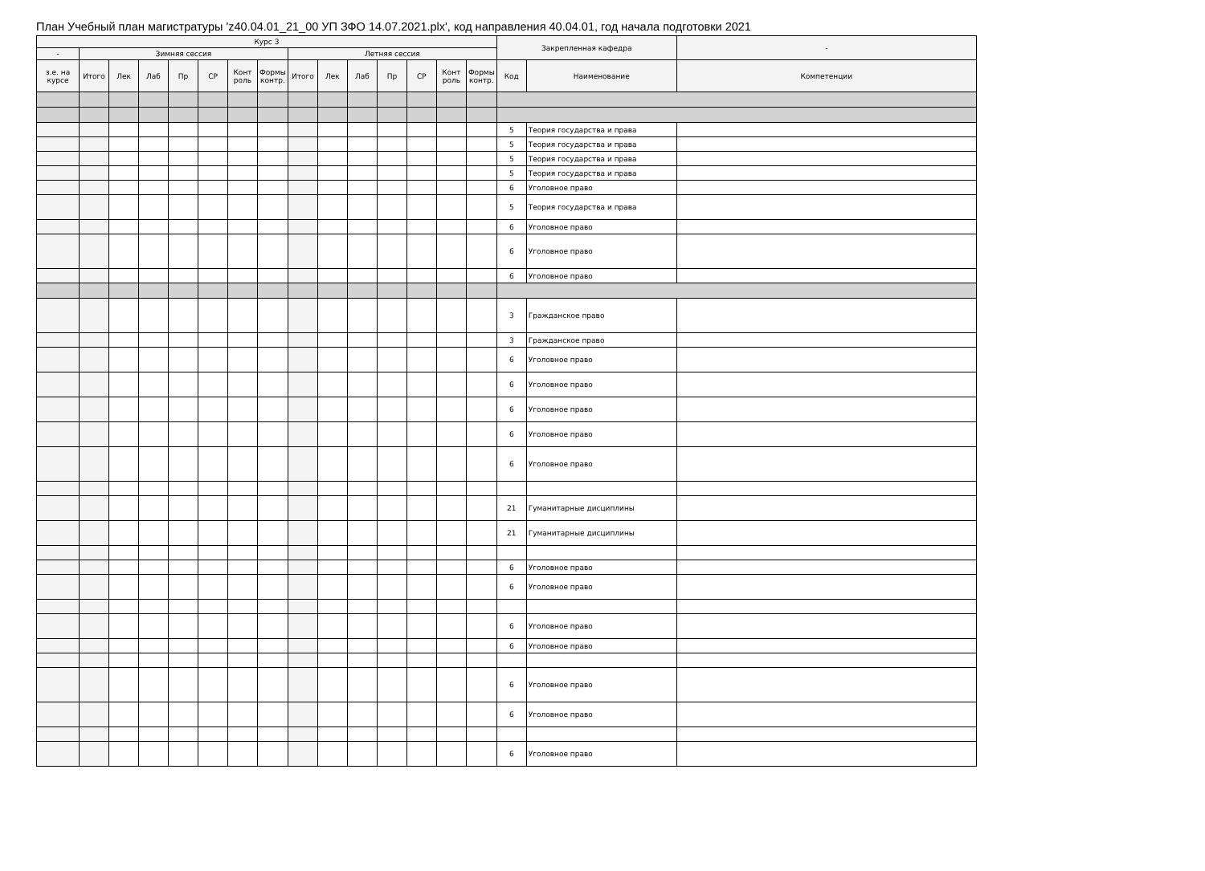План Учебный план магистратуры 'z40.04.01_21_00 УП ЗФО 14.07.2021.plx', код направления 40.04.01, год начала подготовки 2021
| Курс 3 | | | | | | | | | | | | | | | Закрепленная кафедра | | - |
| --- | --- | --- | --- | --- | --- | --- | --- | --- | --- | --- | --- | --- | --- | --- | --- | --- | --- |
| - | Зимняя сессия | | | | | | | Летняя сессия | | | | | | | | | |
| з.е. на курсе | Итого | Лек | Лаб | Пр | СР | Конт роль | Формы контр. | Итого | Лек | Лаб | Пр | СР | Конт роль | Формы контр. | Код | Наименование | Компетенции |
| | | | | | | | | | | | | | | | 5 | Теория государства и права | |
| | | | | | | | | | | | | | | | 5 | Теория государства и права | |
| | | | | | | | | | | | | | | | 5 | Теория государства и права | |
| | | | | | | | | | | | | | | | 5 | Теория государства и права | |
| | | | | | | | | | | | | | | | 6 | Уголовное право | |
| | | | | | | | | | | | | | | | 5 | Теория государства и права | |
| | | | | | | | | | | | | | | | 6 | Уголовное право | |
| | | | | | | | | | | | | | | | 6 | Уголовное право | |
| | | | | | | | | | | | | | | | 6 | Уголовное право | |
| | | | | | | | | | | | | | | | 3 | Гражданское право | |
| | | | | | | | | | | | | | | | 3 | Гражданское право | |
| | | | | | | | | | | | | | | | 6 | Уголовное право | |
| | | | | | | | | | | | | | | | 6 | Уголовное право | |
| | | | | | | | | | | | | | | | 6 | Уголовное право | |
| | | | | | | | | | | | | | | | 6 | Уголовное право | |
| | | | | | | | | | | | | | | | 6 | Уголовное право | |
| | | | | | | | | | | | | | | | 21 | Гуманитарные дисциплины | |
| | | | | | | | | | | | | | | | 21 | Гуманитарные дисциплины | |
| | | | | | | | | | | | | | | | 6 | Уголовное право | |
| | | | | | | | | | | | | | | | 6 | Уголовное право | |
| | | | | | | | | | | | | | | | 6 | Уголовное право | |
| | | | | | | | | | | | | | | | 6 | Уголовное право | |
| | | | | | | | | | | | | | | | 6 | Уголовное право | |
| | | | | | | | | | | | | | | | 6 | Уголовное право | |
| | | | | | | | | | | | | | | | 6 | Уголовное право | |